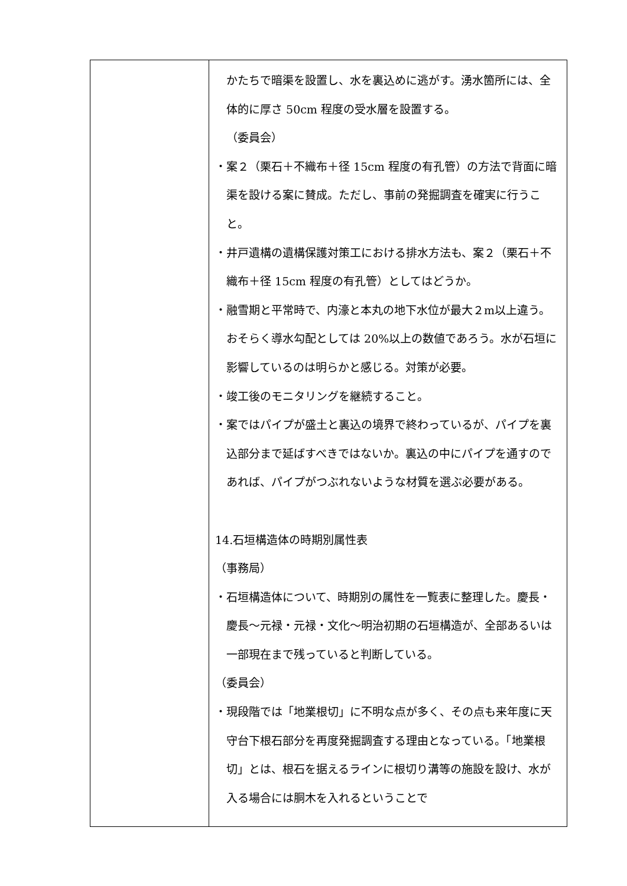| | かたちで暗渠を設置し、水を裏込めに逃がす。湧水箇所には、全体的に厚さ 50cm 程度の受水層を設置する。 （委員会） ・案２（栗石＋不織布＋径 15cm 程度の有孔管）の方法で背面に暗渠を設ける案に賛成。ただし、事前の発掘調査を確実に行うこと。 ・井戸遺構の遺構保護対策工における排水方法も、案２（栗石＋不織布＋径 15cm 程度の有孔管）としてはどうか。 ・融雪期と平常時で、内濠と本丸の地下水位が最大２m以上違う。おそらく導水勾配としては 20%以上の数値であろう。水が石垣に影響しているのは明らかと感じる。対策が必要。 ・竣工後のモニタリングを継続すること。 ・案ではパイプが盛土と裏込の境界で終わっているが、パイプを裏込部分まで延ばすべきではないか。裏込の中にパイプを通すのであれば、パイプがつぶれないような材質を選ぶ必要がある。 14.石垣構造体の時期別属性表 （事務局） ・石垣構造体について、時期別の属性を一覧表に整理した。慶長・慶長～元禄・元禄・文化～明治初期の石垣構造が、全部あるいは一部現在まで残っていると判断している。 （委員会） ・現段階では「地業根切」に不明な点が多く、その点も来年度に天守台下根石部分を再度発掘調査する理由となっている。「地業根切」とは、根石を据えるラインに根切り溝等の施設を設け、水が入る場合には胴木を入れるということで |